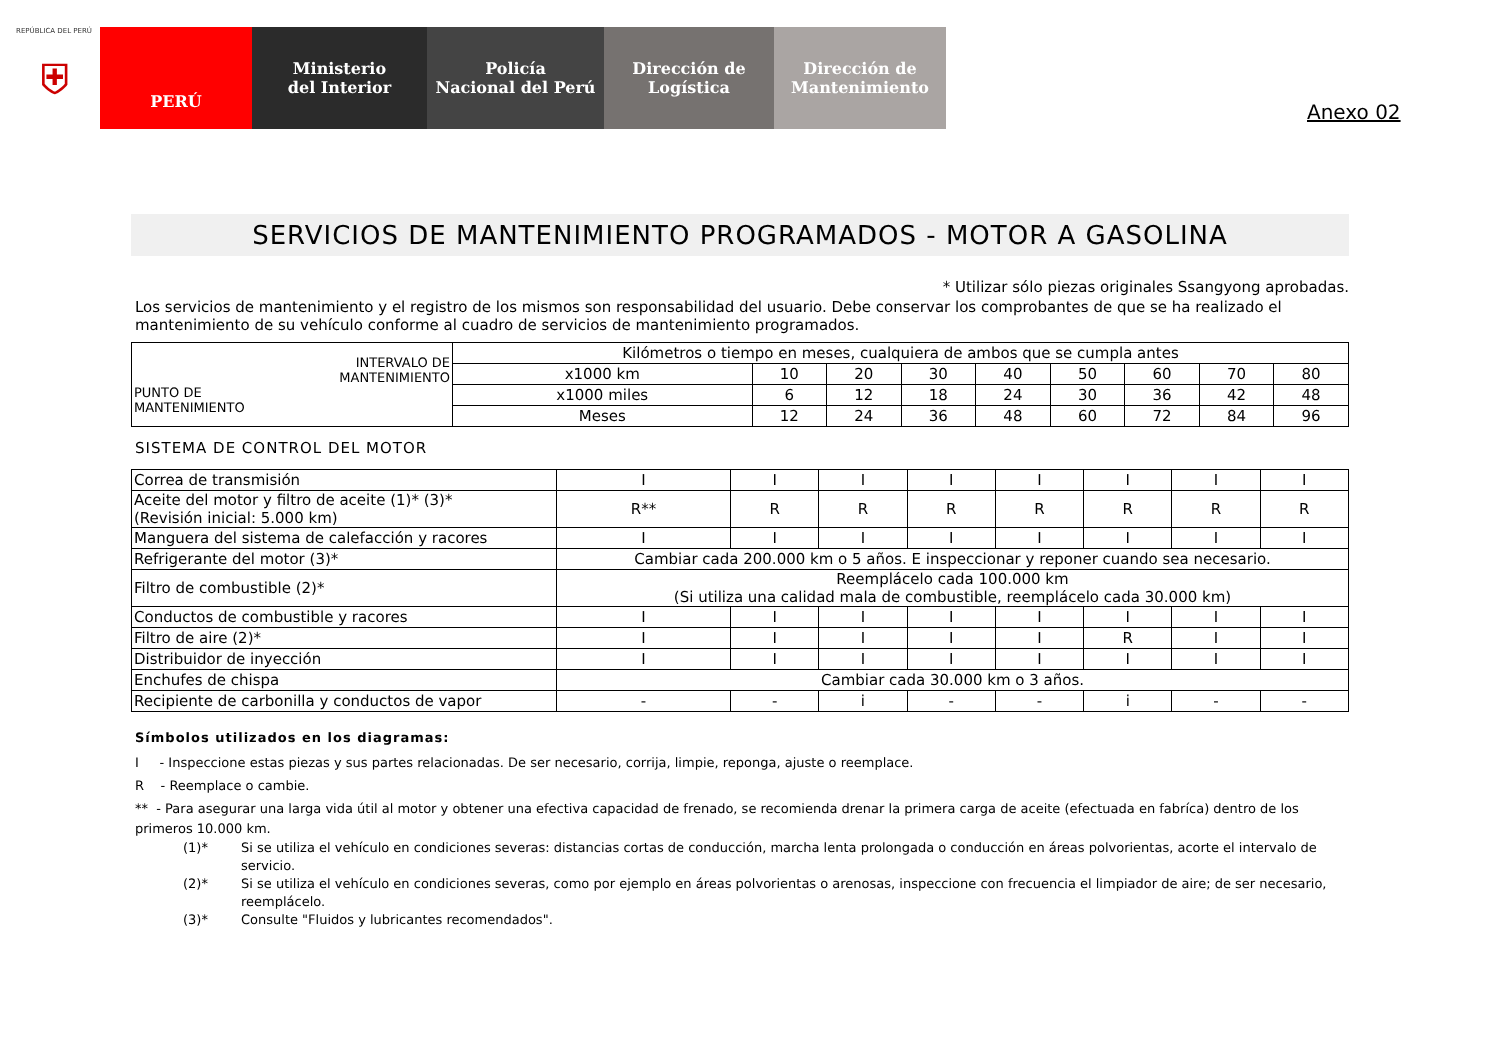REPÚBLICA DEL PERÚ
⛨
PERÚ Ministerio
del Interior
Policía
Nacional del Perú
Dirección de
Logística
Dirección de
Mantenimiento
Anexo 02
SERVICIOS DE MANTENIMIENTO PROGRAMADOS - MOTOR A GASOLINA
* Utilizar sólo piezas originales Ssangyong aprobadas.
Los servicios de mantenimiento y el registro de los mismos son responsabilidad del usuario. Debe conservar los comprobantes de que se ha realizado el mantenimiento de su vehículo conforme al cuadro de servicios de mantenimiento programados.
| INTERVALO DE MANTENIMIENTO PUNTO DE MANTENIMIENTO | Kilómetros o tiempo en meses, cualquiera de ambos que se cumpla antes | | | | | | | | |
| | x1000 km | 10 | 20 | 30 | 40 | 50 | 60 | 70 | 80 |
| | x1000 miles | 6 | 12 | 18 | 24 | 30 | 36 | 42 | 48 |
| | Meses | 12 | 24 | 36 | 48 | 60 | 72 | 84 | 96 |
SISTEMA DE CONTROL DEL MOTOR
| Correa de transmisión | I | I | I | I | I | I | I | I |
| Aceite del motor y filtro de aceite (1)* (3)* (Revisión inicial: 5.000 km) | R** | R | R | R | R | R | R | R |
| Manguera del sistema de calefacción y racores | I | I | I | I | I | I | I | I |
| Refrigerante del motor (3)* | Cambiar cada 200.000 km o 5 años. E inspeccionar y reponer cuando sea necesario. | | | | | | | |
| Filtro de combustible (2)* | Reemplácelo cada 100.000 km (Si utiliza una calidad mala de combustible, reemplácelo cada 30.000 km) | | | | | | | |
| Conductos de combustible y racores | I | I | I | I | I | I | I | I |
| Filtro de aire (2)* | I | I | I | I | I | R | I | I |
| Distribuidor de inyección | I | I | I | I | I | I | I | I |
| Enchufes de chispa | Cambiar cada 30.000 km o 3 años. | | | | | | | |
| Recipiente de carbonilla y conductos de vapor | - | - | i | - | - | i | - | - |
Símbolos utilizados en los diagramas:
I - Inspeccione estas piezas y sus partes relacionadas. De ser necesario, corrija, limpie, reponga, ajuste o reemplace.
R - Reemplace o cambie.
** - Para asegurar una larga vida útil al motor y obtener una efectiva capacidad de frenado, se recomienda drenar la primera carga de aceite (efectuada en fabríca) dentro de los primeros 10.000 km.
(1)* Si se utiliza el vehículo en condiciones severas: distancias cortas de conducción, marcha lenta prolongada o conducción en áreas polvorientas, acorte el intervalo de servicio. (2)* Si se utiliza el vehículo en condiciones severas, como por ejemplo en áreas polvorientas o arenosas, inspeccione con frecuencia el limpiador de aire; de ser necesario, reemplácelo. (3)* Consulte "Fluidos y lubricantes recomendados".